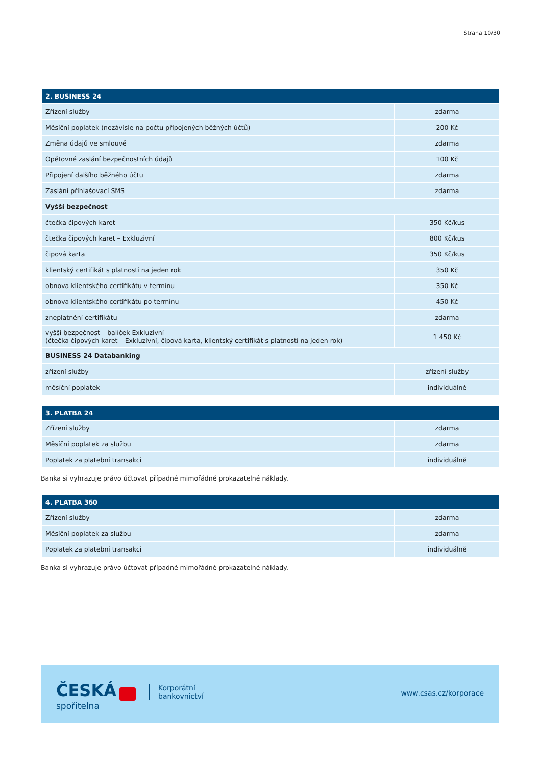Strana 10/30
| 2. BUSINESS 24 | |
| --- | --- |
| Zřízení služby | zdarma |
| Měsíční poplatek (nezávisle na počtu připojených běžných účtů) | 200 Kč |
| Změna údajů ve smlouvě | zdarma |
| Opětovné zaslání bezpečnostních údajů | 100 Kč |
| Připojení dalšího běžného účtu | zdarma |
| Zaslání přihlašovací SMS | zdarma |
| Vyšší bezpečnost | |
| čtečka čipových karet | 350 Kč/kus |
| čtečka čipových karet – Exkluzivní | 800 Kč/kus |
| čipová karta | 350 Kč/kus |
| klientský certifikát s platností na jeden rok | 350 Kč |
| obnova klientského certifikátu v termínu | 350 Kč |
| obnova klientského certifikátu po termínu | 450 Kč |
| zneplatnění certifikátu | zdarma |
| vyšší bezpečnost – balíček Exkluzivní (čtečka čipových karet – Exkluzivní, čipová karta, klientský certifikát s platností na jeden rok) | 1 450 Kč |
| BUSINESS 24 Databanking | |
| zřízení služby | zřízení služby |
| měsíční poplatek | individuálně |
| 3. PLATBA 24 | |
| --- | --- |
| Zřízení služby | zdarma |
| Měsíční poplatek za službu | zdarma |
| Poplatek za platební transakci | individuálně |
Banka si vyhrazuje právo účtovat případné mimořádné prokazatelné náklady.
| 4. PLATBA 360 | |
| --- | --- |
| Zřízení služby | zdarma |
| Měsíční poplatek za službu | zdarma |
| Poplatek za platební transakci | individuálně |
Banka si vyhrazuje právo účtovat případné mimořádné prokazatelné náklady.
ČESKÁ
spořitelna
Korporátní
bankovnictví
www.csas.cz/korporace